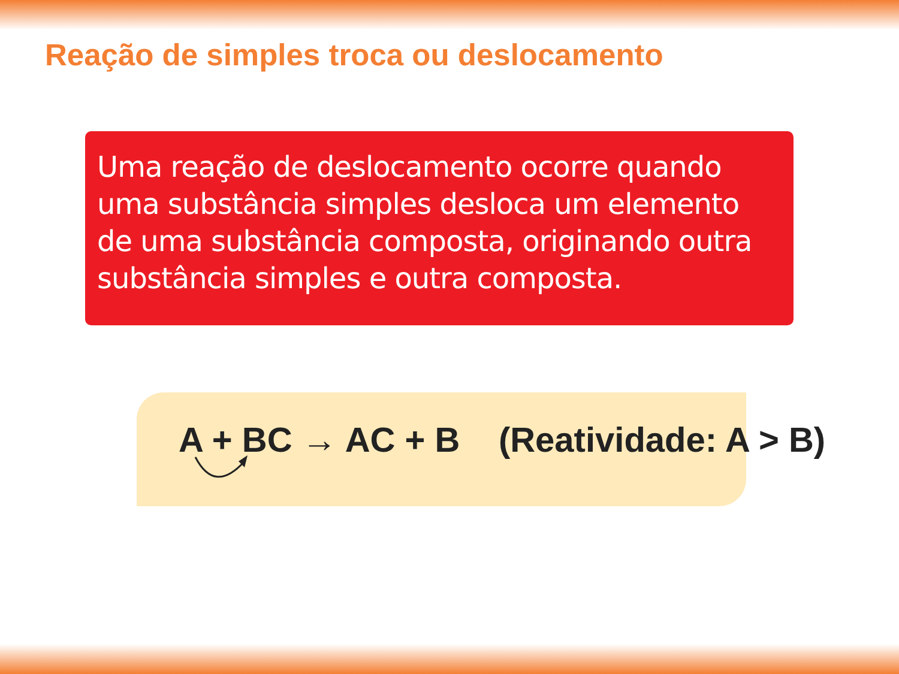Reação de simples troca ou deslocamento
Uma reação de deslocamento ocorre quando uma substância simples desloca um elemento de uma substância composta, originando outra substância simples e outra composta.
A + BC → AC + B (Reatividade: A > B)